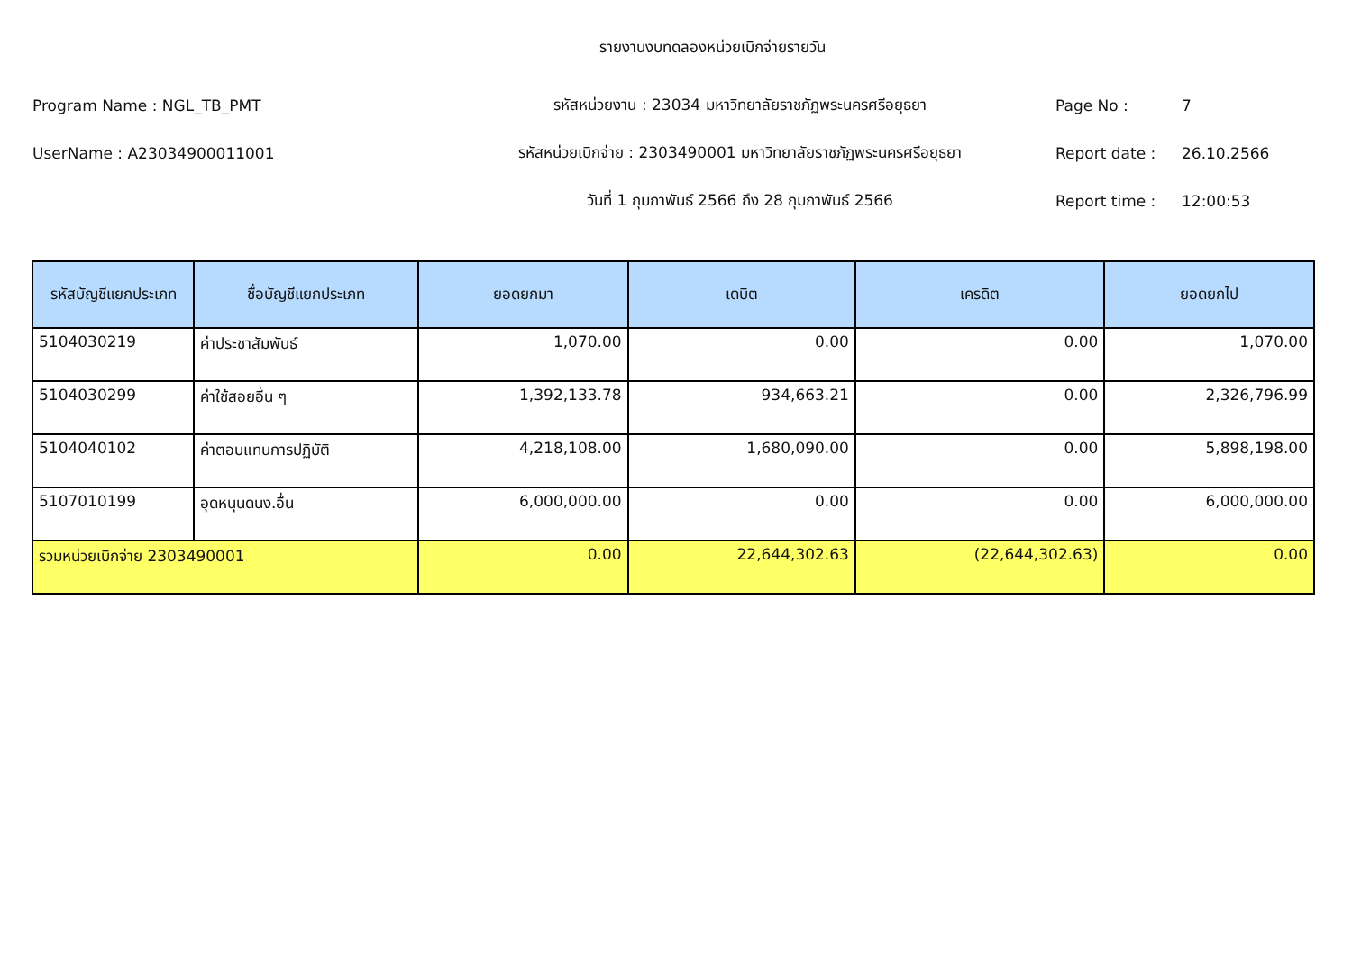รายงานงบทดลองหน่วยเบิกจ่ายรายวัน
Program Name : NGL_TB_PMT รหัสหน่วยงาน : 23034 มหาวิทยาลัยราชภัฏพระนครศรีอยุธยา Page No : 7
UserName : A23034900011001 รหัสหน่วยเบิกจ่าย : 2303490001 มหาวิทยาลัยราชภัฏพระนครศรีอยุธยา Report date : 26.10.2566
วันที่ 1 กุมภาพันธ์ 2566 ถึง 28 กุมภาพันธ์ 2566 Report time : 12:00:53
| รหัสบัญชีแยกประเภท | ชื่อบัญชีแยกประเภท | ยอดยกมา | เดบิต | เครดิต | ยอดยกไป |
| --- | --- | --- | --- | --- | --- |
| 5104030219 | ค่าประชาสัมพันธ์ | 1,070.00 | 0.00 | 0.00 | 1,070.00 |
| 5104030299 | ค่าใช้สอยอื่น ๆ | 1,392,133.78 | 934,663.21 | 0.00 | 2,326,796.99 |
| 5104040102 | ค่าตอบแทนการปฏิบัติ | 4,218,108.00 | 1,680,090.00 | 0.00 | 5,898,198.00 |
| 5107010199 | อุดหนุนดนง.อื่น | 6,000,000.00 | 0.00 | 0.00 | 6,000,000.00 |
| รวมหน่วยเบิกจ่าย 2303490001 | | 0.00 | 22,644,302.63 | (22,644,302.63) | 0.00 |